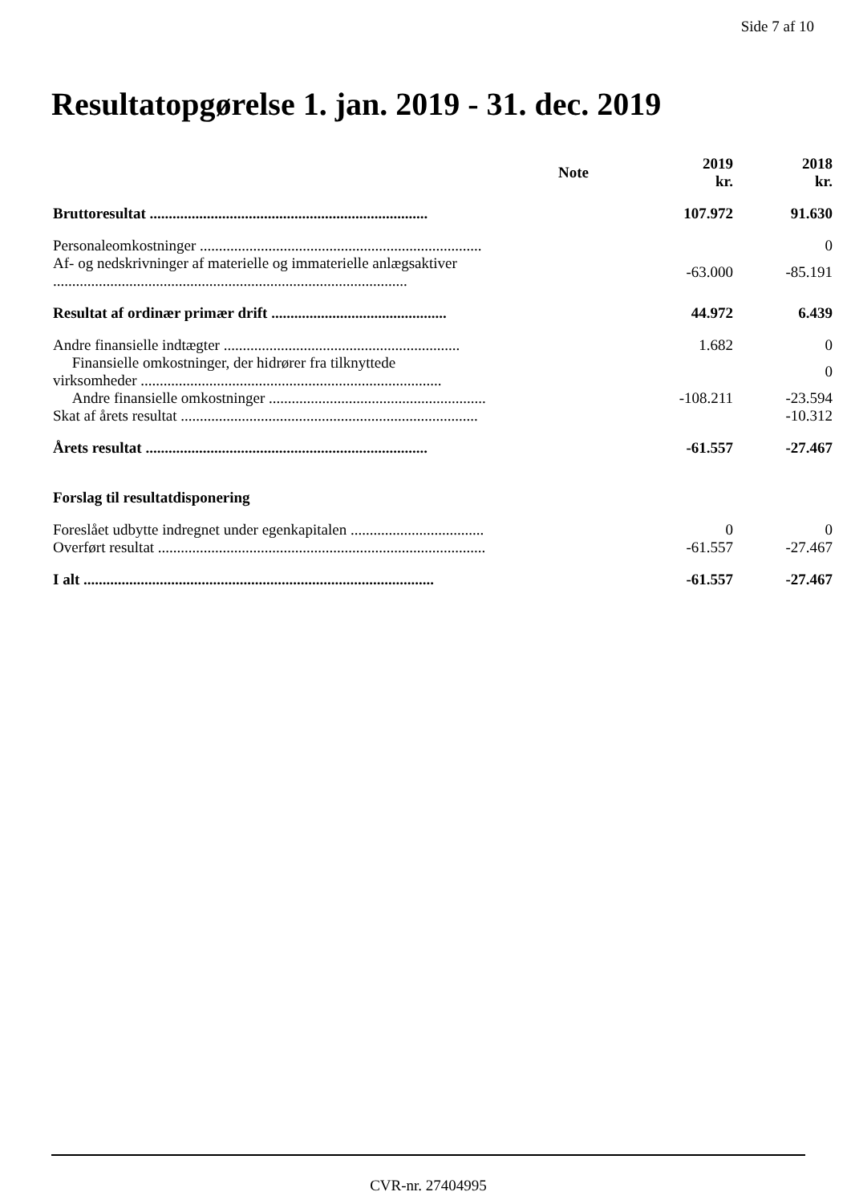Side 7 af 10
Resultatopgørelse 1. jan. 2019 - 31. dec. 2019
| | Note | 2019 kr. | 2018 kr. |
| --- | --- | --- | --- |
| Bruttoresultat ......................................................................... | | 107.972 | 91.630 |
| Personaleomkostninger .......................................................................... | | | 0 |
| Af- og nedskrivninger af materielle og immaterielle anlægsaktiver ............................................................................................. | | -63.000 | -85.191 |
| Resultat af ordinær primær drift .............................................. | | 44.972 | 6.439 |
| Andre finansielle indtægter .............................................................. | | 1.682 | 0 |
| Finansielle omkostninger, der hidrører fra tilknyttede virksomheder ............................................................................... | | | 0 |
| Andre finansielle omkostninger ......................................................... | | -108.211 | -23.594 |
| Skat af årets resultat .............................................................................. | | | -10.312 |
| Årets resultat .......................................................................... | | -61.557 | -27.467 |
| Forslag til resultatdisponering | | | |
| Foreslået udbytte indregnet under egenkapitalen ................................... | | 0 | 0 |
| Overført resultat ...................................................................................... | | -61.557 | -27.467 |
| I alt ............................................................................................ | | -61.557 | -27.467 |
CVR-nr. 27404995